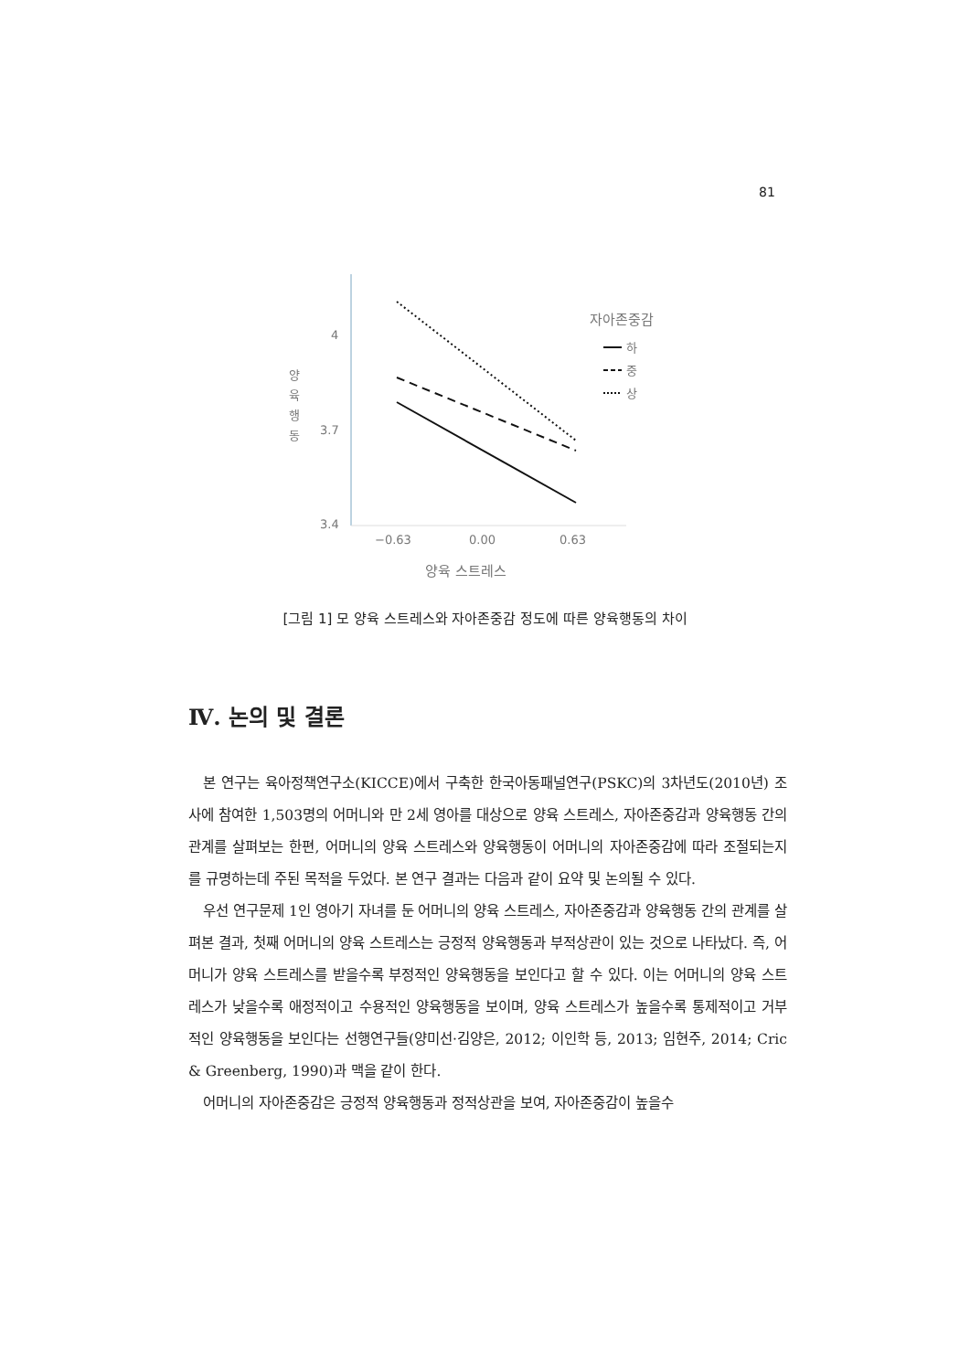81
4
3.7
3.4
양
육
행
동
−0.63
0.00
0.63
양육 스트레스
자아존중감
하
중
상
[그림 1] 모 양육 스트레스와 자아존중감 정도에 따른 양육행동의 차이
Ⅳ. 논의 및 결론
본 연구는 육아정책연구소(KICCE)에서 구축한 한국아동패널연구(PSKC)의 3차년도(2010년) 조사에 참여한 1,503명의 어머니와 만 2세 영아를 대상으로 양육 스트레스, 자아존중감과 양육행동 간의 관계를 살펴보는 한편, 어머니의 양육 스트레스와 양육행동이 어머니의 자아존중감에 따라 조절되는지를 규명하는데 주된 목적을 두었다. 본 연구 결과는 다음과 같이 요약 및 논의될 수 있다.
우선 연구문제 1인 영아기 자녀를 둔 어머니의 양육 스트레스, 자아존중감과 양육행동 간의 관계를 살펴본 결과, 첫째 어머니의 양육 스트레스는 긍정적 양육행동과 부적상관이 있는 것으로 나타났다. 즉, 어머니가 양육 스트레스를 받을수록 부정적인 양육행동을 보인다고 할 수 있다. 이는 어머니의 양육 스트레스가 낮을수록 애정적이고 수용적인 양육행동을 보이며, 양육 스트레스가 높을수록 통제적이고 거부적인 양육행동을 보인다는 선행연구들(양미선·김양은, 2012; 이인학 등, 2013; 임현주, 2014; Cric & Greenberg, 1990)과 맥을 같이 한다.
어머니의 자아존중감은 긍정적 양육행동과 정적상관을 보여, 자아존중감이 높을수